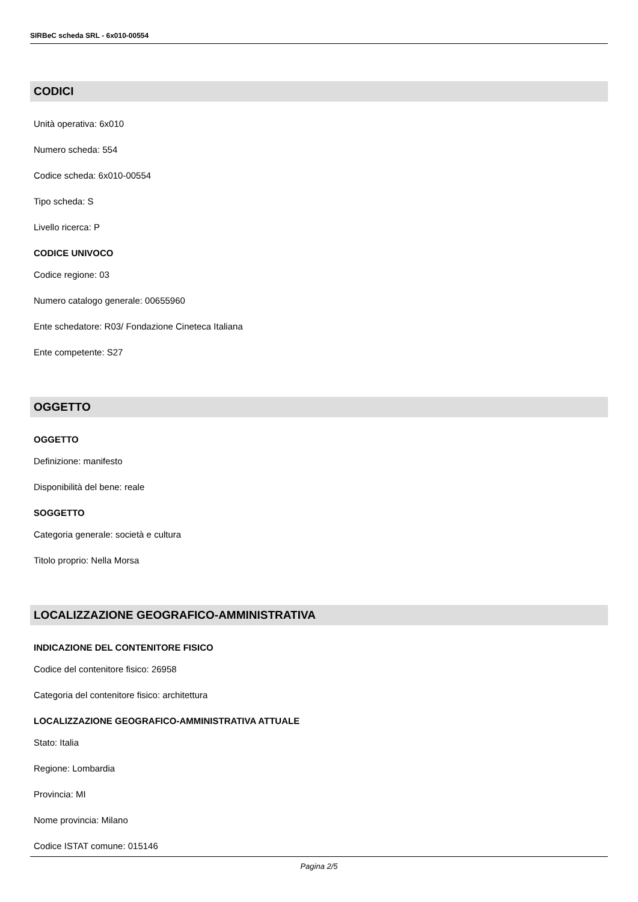SIRBeC scheda SRL - 6x010-00554
CODICI
Unità operativa: 6x010
Numero scheda: 554
Codice scheda: 6x010-00554
Tipo scheda: S
Livello ricerca: P
CODICE UNIVOCO
Codice regione: 03
Numero catalogo generale: 00655960
Ente schedatore: R03/ Fondazione Cineteca Italiana
Ente competente: S27
OGGETTO
OGGETTO
Definizione: manifesto
Disponibilità del bene: reale
SOGGETTO
Categoria generale: società e cultura
Titolo proprio: Nella Morsa
LOCALIZZAZIONE GEOGRAFICO-AMMINISTRATIVA
INDICAZIONE DEL CONTENITORE FISICO
Codice del contenitore fisico: 26958
Categoria del contenitore fisico: architettura
LOCALIZZAZIONE GEOGRAFICO-AMMINISTRATIVA ATTUALE
Stato: Italia
Regione: Lombardia
Provincia: MI
Nome provincia: Milano
Codice ISTAT comune: 015146
Pagina 2/5